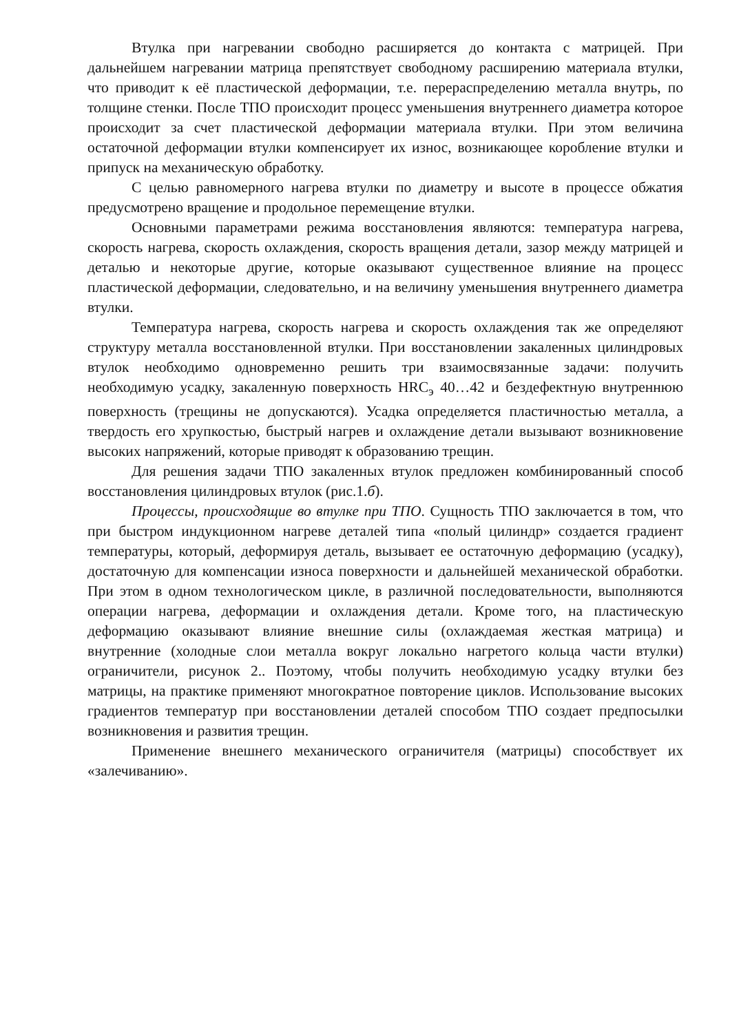Втулка при нагревании свободно расширяется до контакта с матрицей. При дальнейшем нагревании матрица препятствует свободному расширению материала втулки, что приводит к её пластической деформации, т.е. перераспределению металла внутрь, по толщине стенки. После ТПО происходит процесс уменьшения внутреннего диаметра которое происходит за счет пластической деформации материала втулки. При этом величина остаточной деформации втулки компенсирует их износ, возникающее коробление втулки и припуск на механическую обработку.
С целью равномерного нагрева втулки по диаметру и высоте в процессе обжатия предусмотрено вращение и продольное перемещение втулки.
Основными параметрами режима восстановления являются: температура нагрева, скорость нагрева, скорость охлаждения, скорость вращения детали, зазор между матрицей и деталью и некоторые другие, которые оказывают существенное влияние на процесс пластической деформации, следовательно, и на величину уменьшения внутреннего диаметра втулки.
Температура нагрева, скорость нагрева и скорость охлаждения так же определяют структуру металла восстановленной втулки. При восстановлении закаленных цилиндровых втулок необходимо одновременно решить три взаимосвязанные задачи: получить необходимую усадку, закаленную поверхность HRC<sub>э</sub> 40…42 и бездефектную внутреннюю поверхность (трещины не допускаются). Усадка определяется пластичностью металла, а твердость его хрупкостью, быстрый нагрев и охлаждение детали вызывают возникновение высоких напряжений, которые приводят к образованию трещин.
Для решения задачи ТПО закаленных втулок предложен комбинированный способ восстановления цилиндровых втулок (рис.1.б).
Процессы, происходящие во втулке при ТПО. Сущность ТПО заключается в том, что при быстром индукционном нагреве деталей типа «полый цилиндр» создается градиент температуры, который, деформируя деталь, вызывает ее остаточную деформацию (усадку), достаточную для компенсации износа поверхности и дальнейшей механической обработки. При этом в одном технологическом цикле, в различной последовательности, выполняются операции нагрева, деформации и охлаждения детали. Кроме того, на пластическую деформацию оказывают влияние внешние силы (охлаждаемая жесткая матрица) и внутренние (холодные слои металла вокруг локально нагретого кольца части втулки) ограничители, рисунок 2.. Поэтому, чтобы получить необходимую усадку втулки без матрицы, на практике применяют многократное повторение циклов. Использование высоких градиентов температур при восстановлении деталей способом ТПО создает предпосылки возникновения и развития трещин.
Применение внешнего механического ограничителя (матрицы) способствует их «залечиванию».